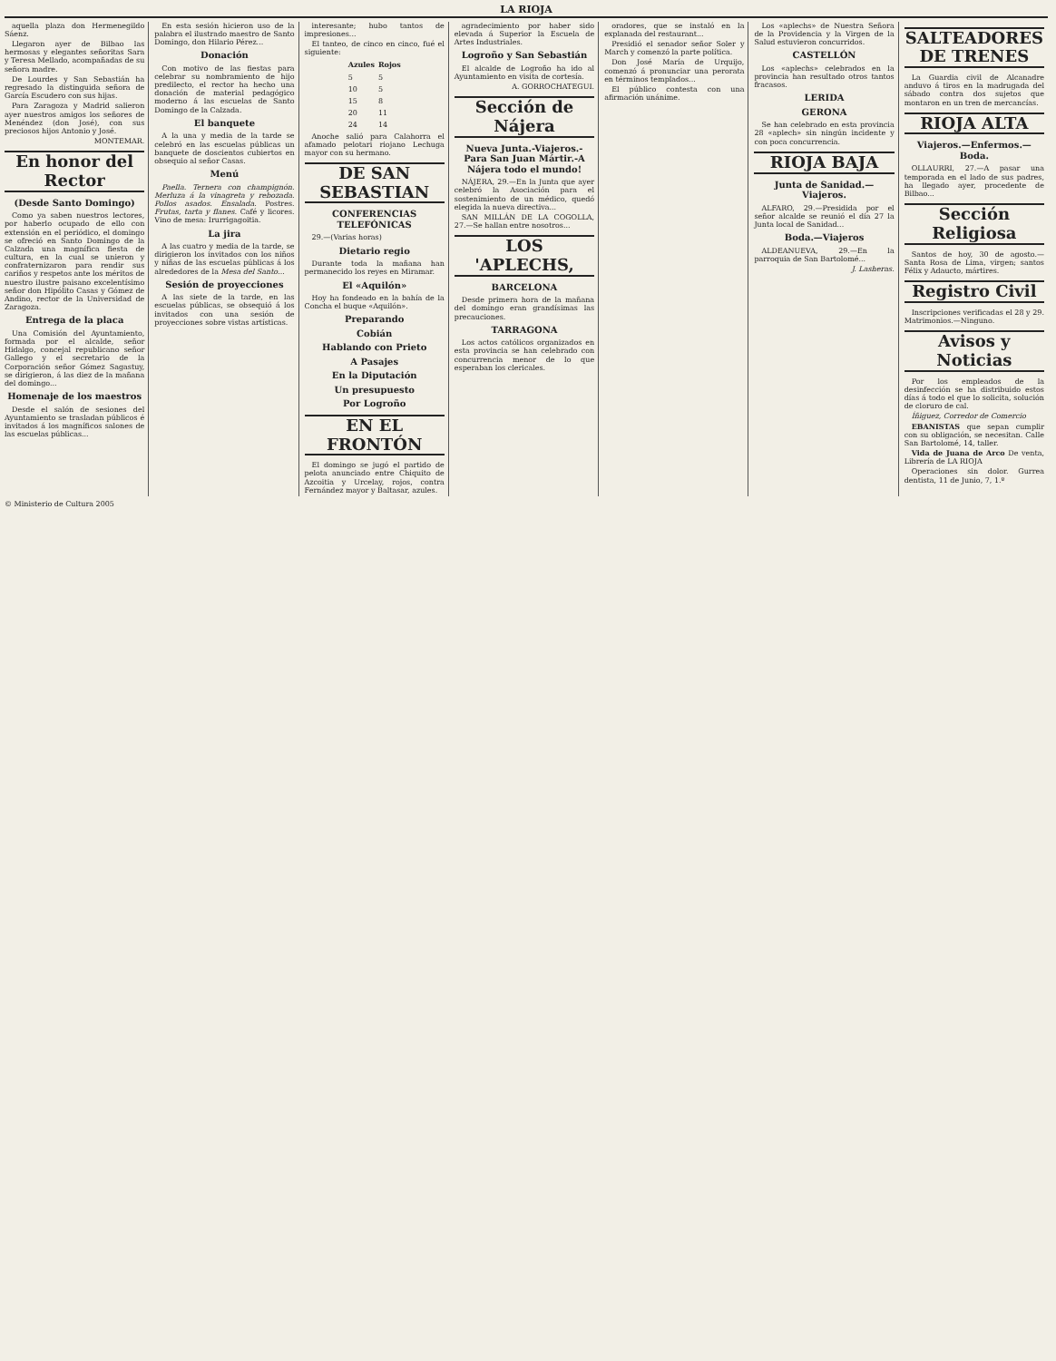LA RIOJA
aquella plaza don Hermenegildo Sáenz.
Llegaron ayer de Bilbao las hermosas y elegantes señoritas Sara y Teresa Mellado, acompañadas de su señora madre.
De Lourdes y San Sebastián ha regresado la distinguida señora de García Escudero con sus hijas.
Para Zaragoza y Madrid salieron ayer nuestros amigos los señores de Menéndez (don José), con sus preciosos hijos Antonio y José.
MONTEMAR.
En honor del Rector
(Desde Santo Domingo)
Como ya saben nuestros lectores, por haberlo ocupado de ello con extensión en el periódico, el domingo se ofreció en Santo Domingo de la Calzada una magnífica fiesta de cultura, en la cual se unieron y confraternizaron para rendir sus cariños y respetos ante los méritos de nuestro ilustre paisano excelentísimo señor don Hipólito Casas y Gómez de Andino, rector de la Universidad de Zaragoza.
Entrega de la placa
Una Comisión del Ayuntamiento, formada por el alcalde, señor Hidalgo, concejal republicano señor Gallego y el secretario de la Corporación señor Gómez Sagastuy, se dirigieron, á las diez de la mañana del domingo...
Homenaje de los maestros
Desde el salón de sesiones del Ayuntamiento se trasladan públicos é invitados á los magníficos salones de las escuelas públicas...
En esta sesión hicieron uso de la palabra el ilustrado maestro de Santo Domingo, don Hilario Pérez...
Donación
Con motivo de las fiestas para celebrar su nombramiento de hijo predilecto, el rector ha hecho una donación de material pedagógico moderno á las escuelas de Santo Domingo de la Calzada.
El banquete
A la una y media de la tarde se celebró en las escuelas públicas un banquete de doscientos cubiertos en obsequio al señor Casas.
Menú
Paella. Ternera con champignón. Merluza á la vinagreta y rebozada. Pollos asados. Ensalada. Postres. Frutas, tarta y flanes. Café y licores. Vino de mesa: Irurrigagoitia.
La jira
A las cuatro y media de la tarde, se dirigieron los invitados con los niños y niñas de las escuelas públicas á los alrededores de la Mesa del Santo...
Sesión de proyecciones
A las siete de la tarde, en las escuelas públicas, se obsequió á los invitados con una sesión de proyecciones sobre vistas artísticas.
interesante; hubo tantos de impresiones...
El tanteo, de cinco en cinco, fué el siguiente:
| Azules | Rojos |
| --- | --- |
| 5 | 5 |
| 10 | 5 |
| 15 | 8 |
| 20 | 11 |
| 24 | 14 |
Anoche salió para Calahorra el afamado pelotari riojano Lechuga mayor con su hermano.
DE SAN SEBASTIAN
CONFERENCIAS TELEFÓNICAS
29.—(Varias horas)
Dietario regio
Durante toda la mañana han permanecido los reyes en Miramar.
El «Aquilón»
Hoy ha fondeado en la bahía de la Concha el buque «Aquilón».
Preparando
Cobián
Hablando con Prieto
A Pasajes
En la Diputación
Un presupuesto
Por Logroño
EN EL FRONTÓN
El domingo se jugó el partido de pelota anunciado entre Chiquito de Azcoitia y Urcelay, rojos, contra Fernández mayor y Baltasar, azules.
agradecimiento por haber sido elevada á Superior la Escuela de Artes Industriales.
Logroño y San Sebastián
El alcalde de Logroño ha ido al Ayuntamiento en visita de cortesía.
A. GORROCHATEGUI.
Sección de Nájera
Nueva Junta.-Viajeros.-Para San Juan Mártir.-A Nájera todo el mundo!
NÁJERA, 29.—En la Junta que ayer celebró la Asociación para el sostenimiento de un médico, quedó elegida la nueva directiva...
SAN MILLÁN DE LA COGOLLA, 27.—Se hallan entre nosotros...
LOS 'APLECHS,
BARCELONA
Desde primera hora de la mañana del domingo eran grandísimas las precauciones.
TARRAGONA
Los actos católicos organizados en esta provincia se han celebrado con concurrencia menor de lo que esperaban los clericales.
oradores, que se instaló en la explanada del restaurant...
Presidió el senador señor Soler y March y comenzó la parte política.
Don José María de Urquijo, comenzó á pronunciar una perorata en términos templados...
El público contesta con una afirmación unánime.
Los «aplechs» de Nuestra Señora de la Providencia y la Virgen de la Salud estuvieron concurridos.
CASTELLÓN
Los «aplechs» celebrados en la provincia han resultado otros tantos fracasos.
LERIDA
GERONA
Se han celebrado en esta provincia 28 «aplech» sin ningún incidente y con poca concurrencia.
RIOJA BAJA
Junta de Sanidad.—Viajeros.
ALFARO, 29.—Presidida por el señor alcalde se reunió el día 27 la Junta local de Sanidad...
Boda.—Viajeros
ALDEANUEVA, 29.—En la parroquia de San Bartolomé...
J. Lasheras.
SALTEADORES DE TRENES
La Guardia civil de Alcanadre anduvo á tiros en la madrugada del sábado contra dos sujetos que montaron en un tren de mercancías.
RIOJA ALTA
Viajeros.—Enfermos.—Boda.
OLLAURRI, 27.—A pasar una temporada en el lado de sus padres, ha llegado ayer, procedente de Bilbao...
Sección Religiosa
Santos de hoy, 30 de agosto.—Santa Rosa de Lima, virgen; santos Félix y Adaucto, mártires.
Registro Civil
Inscripciones verificadas el 28 y 29. Matrimonios.—Ninguno.
Avisos y Noticias
Por los empleados de la desinfección se ha distribuido estos días á todo el que lo solicita, solución de cloruro de cal.
Íñiguez, Corredor de Comercio
EBANISTAS que sepan cumplir con su obligación, se necesitan. Calle San Bartolomé, 14, taller.
Vida de Juana de Arco De venta, Librería de LA RIOJA
Operaciones sin dolor. Gurrea dentista, 11 de Junio, 7, 1.º
© Ministerio de Cultura 2005